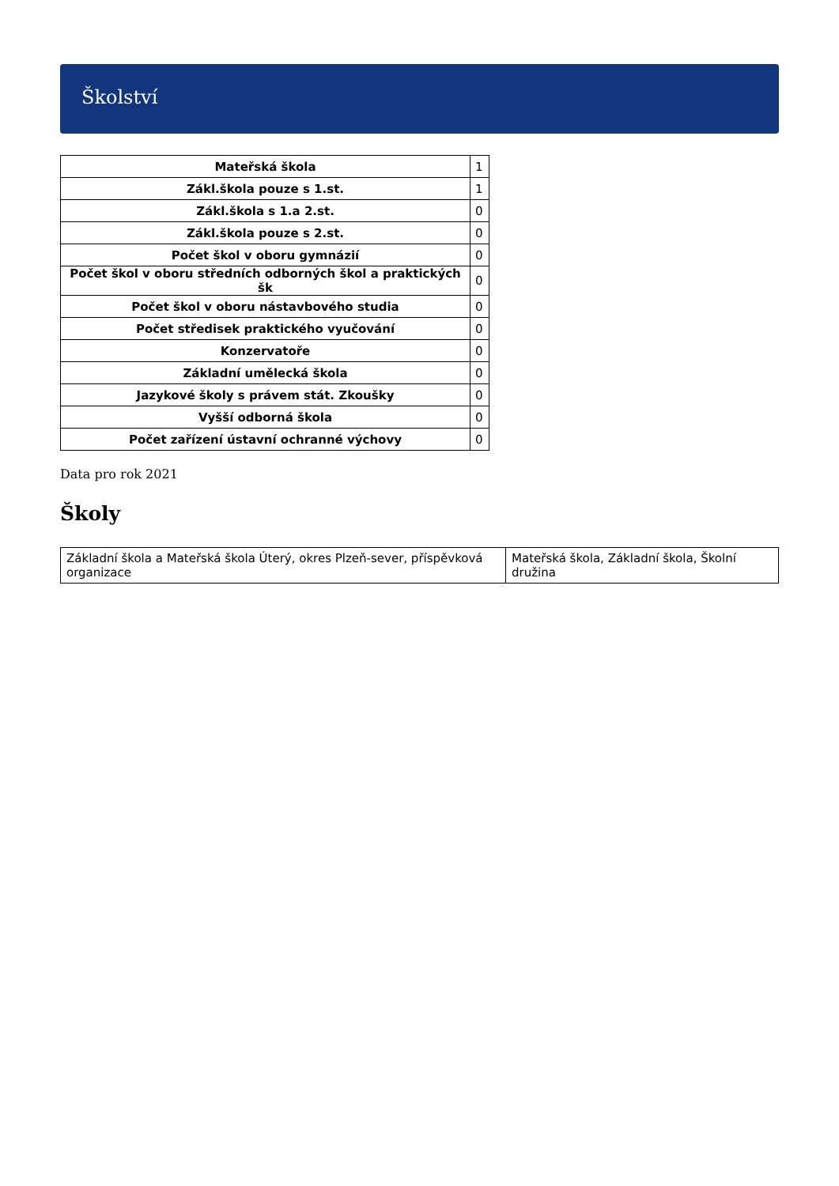Školství
| Mateřská škola | 1 |
| Zákl.škola pouze s 1.st. | 1 |
| Zákl.škola s 1.a 2.st. | 0 |
| Zákl.škola pouze s 2.st. | 0 |
| Počet škol v oboru gymnázií | 0 |
| Počet škol v oboru středních odborných škol a praktických šk | 0 |
| Počet škol v oboru nástavbového studia | 0 |
| Počet středisek praktického vyučování | 0 |
| Konzervatoře | 0 |
| Základní umělecká škola | 0 |
| Jazykové školy s právem stát. Zkoušky | 0 |
| Vyšší odborná škola | 0 |
| Počet zařízení ústavní ochranné výchovy | 0 |
Data pro rok 2021
Školy
| Základní škola a Mateřská škola Úterý, okres Plzeň-sever, příspěvková organizace | Mateřská škola, Základní škola, Školní družina |